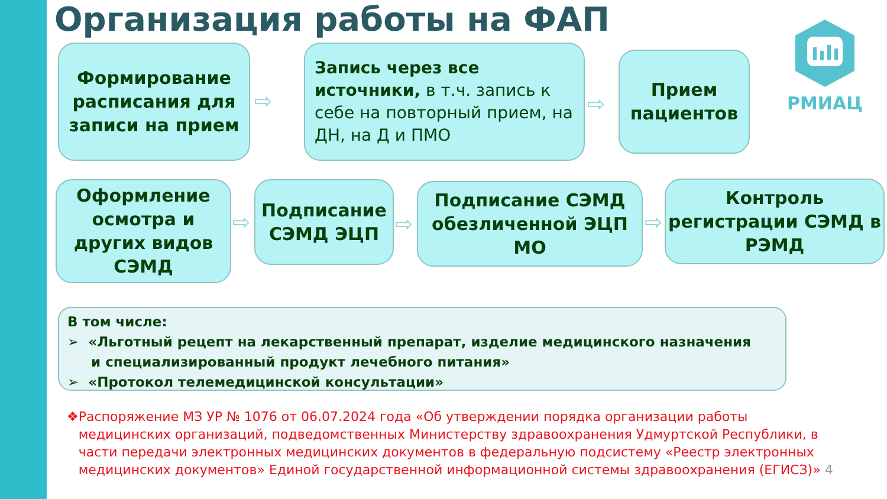Организация работы на ФАП РМИАЦ
Формирование расписания для записи на прием
⇨
Запись через все источники, в т.ч. запись к себе на повторный прием, на ДН, на Д и ПМО
⇨
Прием пациентов
Оформление осмотра и других видов СЭМД
⇨
Подписание СЭМД ЭЦП
⇨
Подписание СЭМД обезличенной ЭЦП МО
⇨
Контроль регистрации СЭМД в РЭМД
В том числе:
➢ «Льготный рецепт на лекарственный препарат, изделие медицинского назначения
и специализированный продукт лечебного питания»
➢ «Протокол телемедицинской консультации»
❖ Распоряжение МЗ УР № 1076 от 06.07.2024 года «Об утверждении порядка организации работы медицинских организаций, подведомственных Министерству здравоохранения Удмуртской Республики, в части передачи электронных медицинских документов в федеральную подсистему «Реестр электронных медицинских документов» Единой государственной информационной системы здравоохранения (ЕГИСЗ)» 4